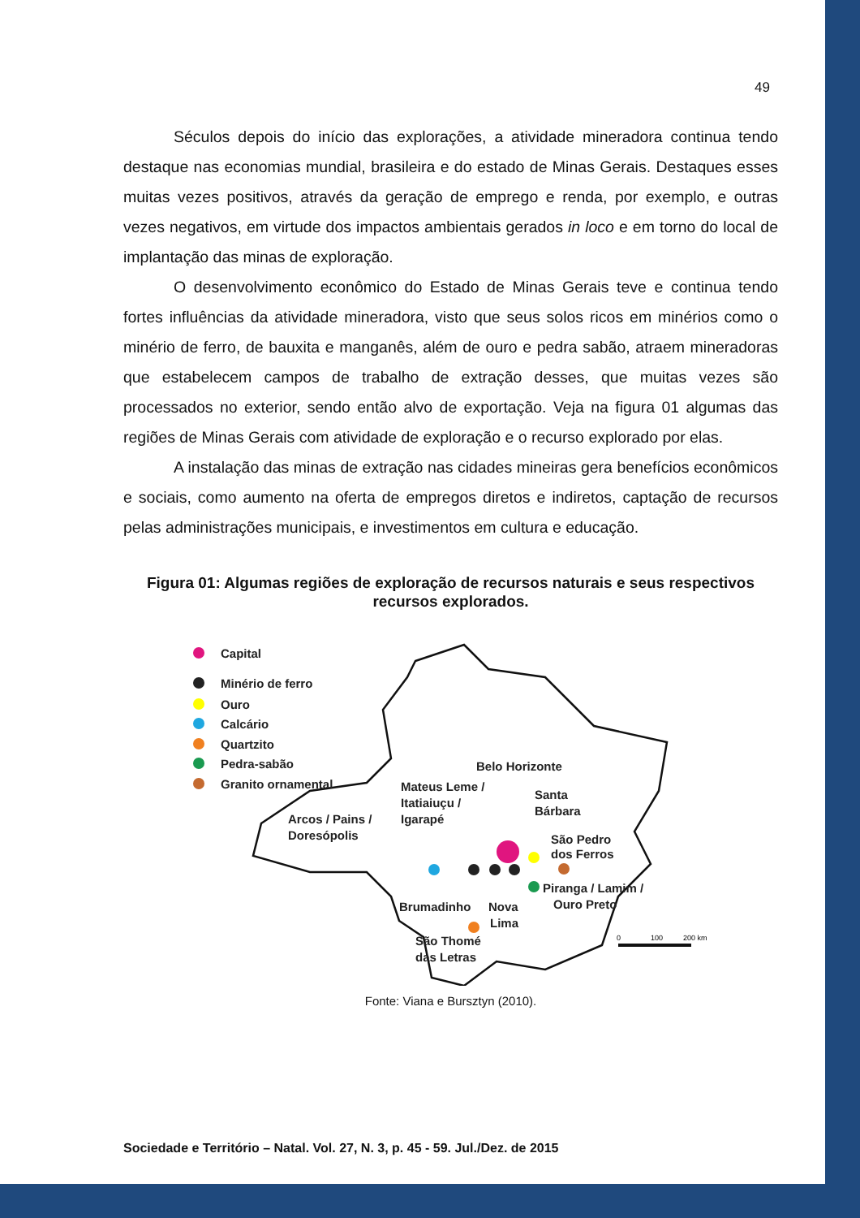49
Séculos depois do início das explorações, a atividade mineradora continua tendo destaque nas economias mundial, brasileira e do estado de Minas Gerais. Destaques esses muitas vezes positivos, através da geração de emprego e renda, por exemplo, e outras vezes negativos, em virtude dos impactos ambientais gerados in loco e em torno do local de implantação das minas de exploração.
O desenvolvimento econômico do Estado de Minas Gerais teve e continua tendo fortes influências da atividade mineradora, visto que seus solos ricos em minérios como o minério de ferro, de bauxita e manganês, além de ouro e pedra sabão, atraem mineradoras que estabelecem campos de trabalho de extração desses, que muitas vezes são processados no exterior, sendo então alvo de exportação. Veja na figura 01 algumas das regiões de Minas Gerais com atividade de exploração e o recurso explorado por elas.
A instalação das minas de extração nas cidades mineiras gera benefícios econômicos e sociais, como aumento na oferta de empregos diretos e indiretos, captação de recursos pelas administrações municipais, e investimentos em cultura e educação.
Figura 01: Algumas regiões de exploração de recursos naturais e seus respectivos recursos explorados.
Capital
Minério de ferro
Ouro
Calcário
Quartzito
Pedra-sabão
Granito ornamental
Belo Horizonte
Mateus Leme /
Itatiaiuçu /
Igarapé
Santa
Bárbara
Arcos / Pains /
Doresópolis
São Pedro
dos Ferros
Brumadinho
Nova
Lima
Piranga / Lamim /
Ouro Preto
São Thomé
das Letras
0
100
200 km
Fonte: Viana e Bursztyn (2010).
Sociedade e Território – Natal. Vol. 27, N. 3, p. 45 - 59. Jul./Dez. de 2015